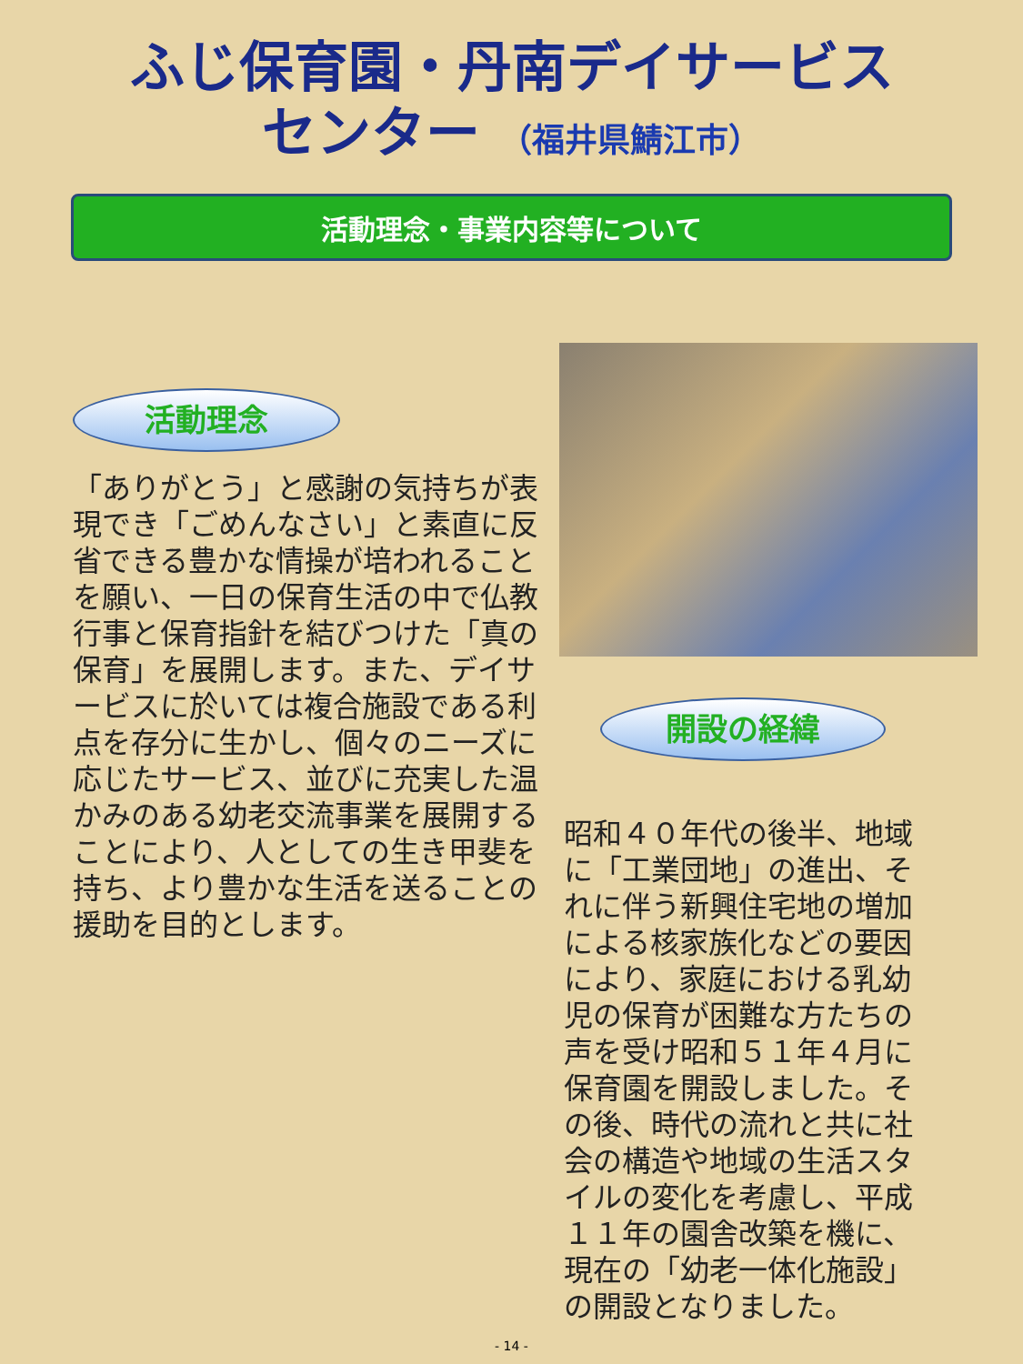ふじ保育園・丹南デイサービス
センター （福井県鯖江市）
活動理念・事業内容等について
活動理念
「ありがとう」と感謝の気持ちが表現でき「ごめんなさい」と素直に反省できる豊かな情操が培われることを願い、一日の保育生活の中で仏教行事と保育指針を結びつけた「真の保育」を展開します。また、デイサービスに於いては複合施設である利点を存分に生かし、個々のニーズに応じたサービス、並びに充実した温かみのある幼老交流事業を展開することにより、人としての生き甲斐を持ち、より豊かな生活を送ることの援助を目的とします。
開設の経緯
昭和４０年代の後半、地域に「工業団地」の進出、それに伴う新興住宅地の増加による核家族化などの要因により、家庭における乳幼児の保育が困難な方たちの声を受け昭和５１年４月に保育園を開設しました。その後、時代の流れと共に社会の構造や地域の生活スタイルの変化を考慮し、平成１１年の園舎改築を機に、現在の「幼老一体化施設」の開設となりました。
- 14 -